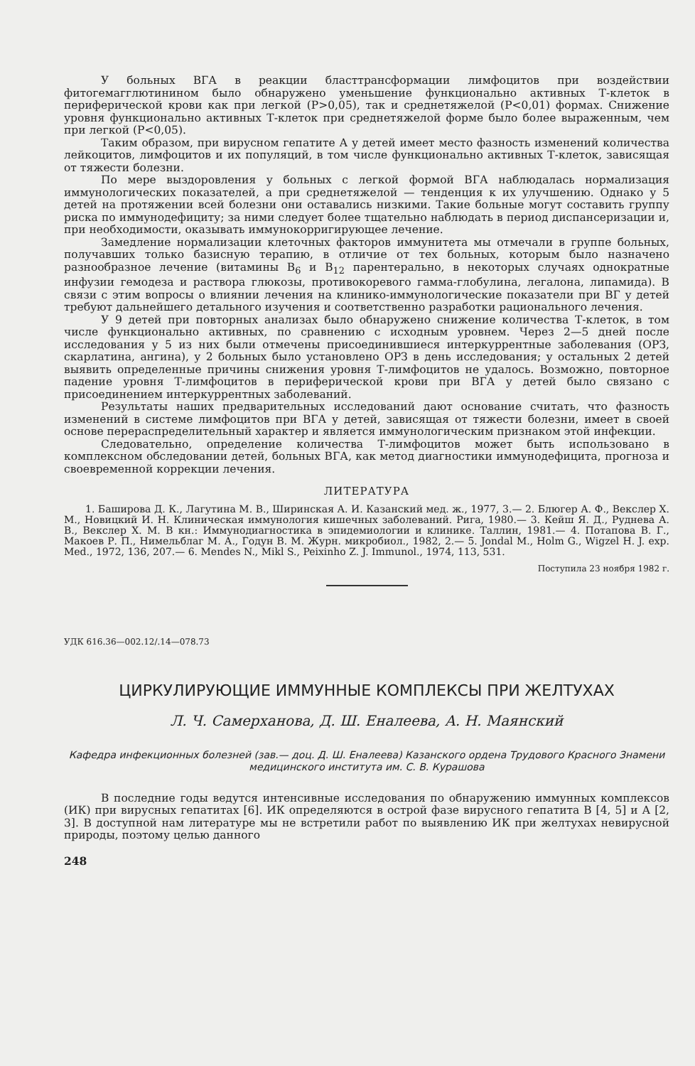У больных ВГА в реакции бласттрансформации лимфоцитов при воздействии фитогемагглютинином было обнаружено уменьшение функционально активных Т-клеток в периферической крови как при легкой (P>0,05), так и среднетяжелой (P<0,01) формах. Снижение уровня функционально активных Т-клеток при среднетяжелой форме было более выраженным, чем при легкой (P<0,05).
Таким образом, при вирусном гепатите А у детей имеет место фазность изменений количества лейкоцитов, лимфоцитов и их популяций, в том числе функционально активных Т-клеток, зависящая от тяжести болезни.
По мере выздоровления у больных с легкой формой ВГА наблюдалась нормализация иммунологических показателей, а при среднетяжелой — тенденция к их улучшению. Однако у 5 детей на протяжении всей болезни они оставались низкими. Такие больные могут составить группу риска по иммунодефициту; за ними следует более тщательно наблюдать в период диспансеризации и, при необходимости, оказывать иммунокорригирующее лечение.
Замедление нормализации клеточных факторов иммунитета мы отмечали в группе больных, получавших только базисную терапию, в отличие от тех больных, которым было назначено разнообразное лечение (витамины B<sub>6</sub> и B<sub>12</sub> парентерально, в некоторых случаях однократные инфузии гемодеза и раствора глюкозы, противокоревого гамма-глобулина, легалона, липамида). В связи с этим вопросы о влиянии лечения на клинико-иммунологические показатели при ВГ у детей требуют дальнейшего детального изучения и соответственно разработки рационального лечения.
У 9 детей при повторных анализах было обнаружено снижение количества Т-клеток, в том числе функционально активных, по сравнению с исходным уровнем. Через 2—5 дней после исследования у 5 из них были отмечены присоединившиеся интеркуррентные заболевания (ОРЗ, скарлатина, ангина), у 2 больных было установлено ОРЗ в день исследования; у остальных 2 детей выявить определенные причины снижения уровня Т-лимфоцитов не удалось. Возможно, повторное падение уровня Т-лимфоцитов в периферической крови при ВГА у детей было связано с присоединением интеркуррентных заболеваний.
Результаты наших предварительных исследований дают основание считать, что фазность изменений в системе лимфоцитов при ВГА у детей, зависящая от тяжести болезни, имеет в своей основе перераспределительный характер и является иммунологическим признаком этой инфекции.
Следовательно, определение количества Т-лимфоцитов может быть использовано в комплексном обследовании детей, больных ВГА, как метод диагностики иммунодефицита, прогноза и своевременной коррекции лечения.
ЛИТЕРАТУРА
1. Баширова Д. К., Лагутина М. В., Ширинская А. И. Казанский мед. ж., 1977, 3.— 2. Блюгер А. Ф., Векслер Х. М., Новицкий И. Н. Клиническая иммунология кишечных заболеваний. Рига, 1980.— 3. Кейш Я. Д., Руднева А. В., Векслер Х. М. В кн.: Иммунодиагностика в эпидемиологии и клинике. Таллин, 1981.— 4. Потапова В. Г., Макоев Р. П., Нимельблаг М. А., Годун В. М. Журн. микробиол., 1982, 2.— 5. Jondal M., Holm G., Wigzel H. J. exp. Med., 1972, 136, 207.— 6. Mendes N., Mikl S., Peixinho Z. J. Immunol., 1974, 113, 531.
Поступила 23 ноября 1982 г.
УДК 616.36—002.12/.14—078.73
ЦИРКУЛИРУЮЩИЕ ИММУННЫЕ КОМПЛЕКСЫ ПРИ ЖЕЛТУХАХ
Л. Ч. Самерханова, Д. Ш. Еналеева, А. Н. Маянский
Кафедра инфекционных болезней (зав.— доц. Д. Ш. Еналеева) Казанского ордена Трудового Красного Знамени медицинского института им. С. В. Курашова
В последние годы ведутся интенсивные исследования по обнаружению иммунных комплексов (ИК) при вирусных гепатитах [6]. ИК определяются в острой фазе вирусного гепатита В [4, 5] и А [2, 3]. В доступной нам литературе мы не встретили работ по выявлению ИК при желтухах невирусной природы, поэтому целью данного
248